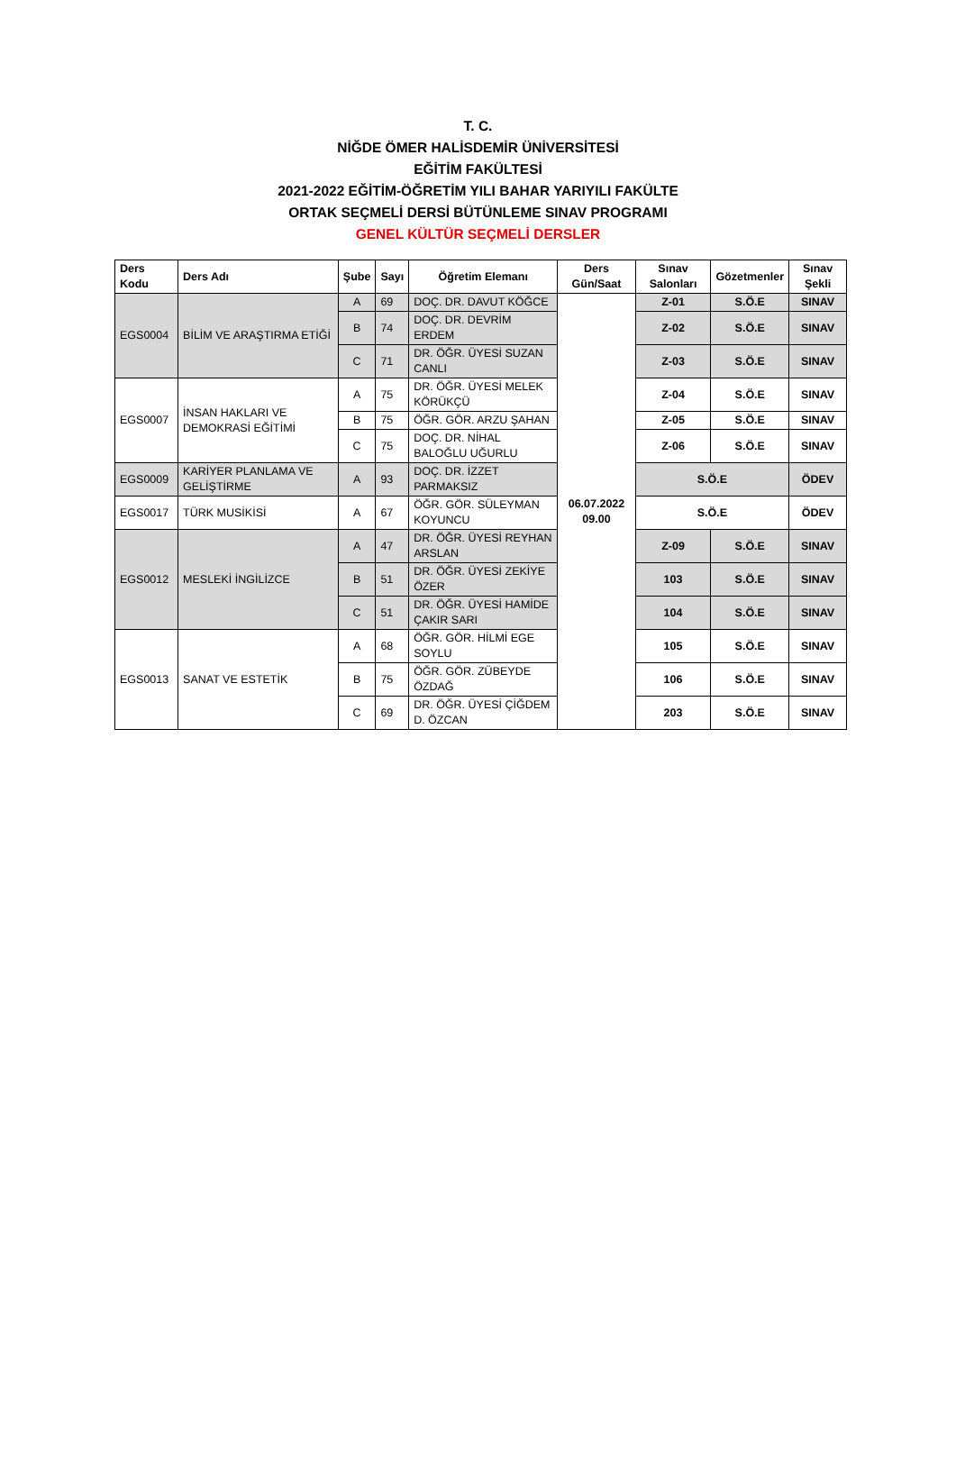T. C.
NİĞDE ÖMER HALİSDEMİR ÜNİVERSİTESİ
EĞİTİM FAKÜLTESİ
2021-2022 EĞİTİM-ÖĞRETİM YILI BAHAR YARIYILI FAKÜLTE
ORTAK SEÇMELİ DERSİ BÜTÜNLEME SINAV PROGRAMI
GENEL KÜLTÜR SEÇMELİ DERSLER
| Ders Kodu | Ders Adı | Şube | Sayı | Öğretim Elemanı | Ders Gün/Saat | Sınav Salonları | Gözetmenler | Sınav Şekli |
| --- | --- | --- | --- | --- | --- | --- | --- | --- |
| EGS0004 | BİLİM VE ARAŞTIRMA ETİĞİ | A | 69 | DOÇ. DR. DAVUT KÖĞCE | 06.07.2022 09.00 | Z-01 | S.Ö.E | SINAV |
| | | B | 74 | DOÇ. DR. DEVRİM ERDEM | | Z-02 | S.Ö.E | SINAV |
| | | C | 71 | DR. ÖĞR. ÜYESİ SUZAN CANLI | | Z-03 | S.Ö.E | SINAV |
| EGS0007 | İNSAN HAKLARI VE DEMOKRASİ EĞİTİMİ | A | 75 | DR. ÖĞR. ÜYESİ MELEK KÖRÜKÇÜ | | Z-04 | S.Ö.E | SINAV |
| | | B | 75 | ÖĞR. GÖR. ARZU ŞAHAN | | Z-05 | S.Ö.E | SINAV |
| | | C | 75 | DOÇ. DR. NİHAL BALOĞLU UĞURLU | | Z-06 | S.Ö.E | SINAV |
| EGS0009 | KARİYER PLANLAMA VE GELİŞTİRME | A | 93 | DOÇ. DR. İZZET PARMAKSIZ | | S.Ö.E | | ÖDEV |
| EGS0017 | TÜRK MUSİKİSİ | A | 67 | ÖĞR. GÖR. SÜLEYMAN KOYUNCU | | S.Ö.E | | ÖDEV |
| EGS0012 | MESLEKİ İNGİLİZCE | A | 47 | DR. ÖĞR. ÜYESİ REYHAN ARSLAN | | Z-09 | S.Ö.E | SINAV |
| | | B | 51 | DR. ÖĞR. ÜYESİ ZEKİYE ÖZER | | 103 | S.Ö.E | SINAV |
| | | C | 51 | DR. ÖĞR. ÜYESİ HAMİDE ÇAKIR SARI | | 104 | S.Ö.E | SINAV |
| EGS0013 | SANAT VE ESTETİK | A | 68 | ÖĞR. GÖR. HİLMİ EGE SOYLU | | 105 | S.Ö.E | SINAV |
| | | B | 75 | ÖĞR. GÖR. ZÜBEYDE ÖZDAĞ | | 106 | S.Ö.E | SINAV |
| | | C | 69 | DR. ÖĞR. ÜYESİ ÇİĞDEM D. ÖZCAN | | 203 | S.Ö.E | SINAV |